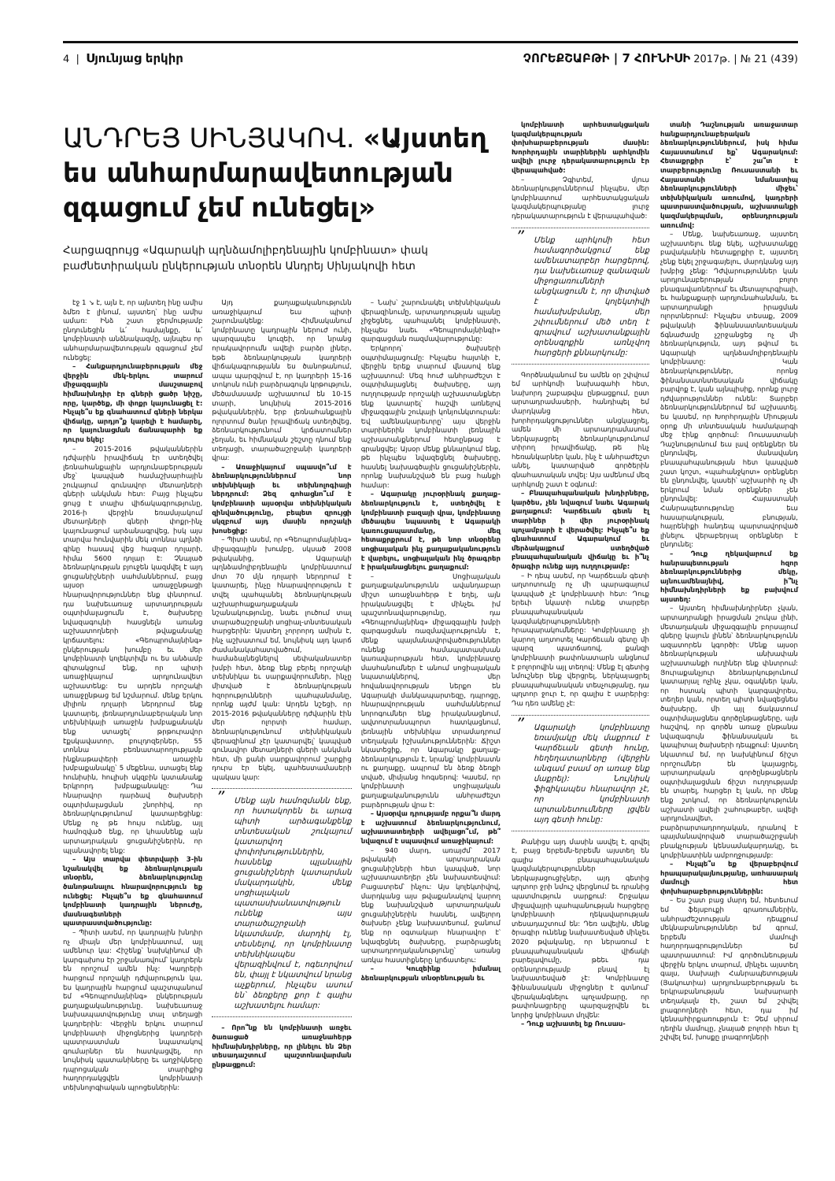4 | Սյունյաց երկիր
ՉՈՐԵՔՇԱԲԹԻ | 7 ՀՈՒՆԻՍԻ 2017թ. | № 21 (439)
ԱՆԴՐԵՅ ՍԻՆՅԱԿՈՎ. «Այստեղ ես անհարմարավետության զգացում չեմ ունեցել»
Հարցազրույց «Ագարակի պղնձամոլիբդենային կոմբինատ» փակ բաժնետիրական ընկերության տնօրեն Անդրեյ Սինյակովի հետ
էջ 1 ↘ է, այն է, որ այնտեղ ինը ամիս ձմեռ է լինում, այստեղ՝ ինը ամիս ամառ: Ինձ շատ ջերմությամբ ընդունեցին և՛ համայնքը, և՛ կոմբինատի անձնակազմը, այնպես որ անհարմարավետության զգացում չեմ ունեցել:
– Հանքարդյունաբերության մեջ վերջին մեկ-երկու տարում միջազգային մասշտաբով հիմնախնդիր էր գների ցածր նիշը, որը, կարծեք, մի փոքր կայունացել է: Ինչպե՞ս եք գնահատում գների ներկա վիճակը, արդյո՞ք կարելի է համարել, որ կայունացման ճանապարհի եք դուրս եկել:
– 2015-2016 թվականներին դժվարին իրավիճակ էր ստեղծվել լեռնահանքային արդյունաբերության մեջ՝ կապված համաշխարհային շուկայում գունավոր մետաղների գների անկման հետ: Բայց ինչպես ցույց է տալիս վիճակագրությունը, 2016-ի վերջին եռամսյակում մետաղների գների փոքր-ինչ կայունացում արձանագրվեց, իսկ այս տարվա հունվարին մեկ տոննա պղնձի գինը հասավ վեց հազար դոլարի, հիմա 5600 դոլար է: Չնայած ձեռնարկության բյուջեն կազմվել է այդ ցուցանիշների սահմաններում, բայց այսօր առաջընթացի հնարավորություններ ենք փնտրում. դա նախեւառաջ արտադրության օպտիմալացումն է, ծախսերը նվազագույնի հասցնելն առանց աշխատողների թվաքանակը կրճատելու: «Գեոպրոմայնինգ» ընկերության խումբը եւ մեր կոմբինատի կոլեկտիվն ու ես անձամբ գիտակցում ենք, որ պիտի առաջիկայում արդյունավետ աշխատենք: Ես արդեն որոշակի առաջընթաց եմ նշմարում. մենք երկու միլիոն դոլարի ներդրում ենք կատարել, լեռնարդյունաբերական նոր տեխնիկայի առաջին խմբաքանակն ենք ստացել՝ թրթուրավոր էքսկավատոր, բուլդոզերներ, 55 տոննա բեռնատարողությամբ ինքնաթափերի առաջին խմբաքանակը՝ 5 մեքենա, ստացել ենք հունիսին, հուլիսի սկզբին կստանանք երկրորդ խմբաքանակը: Դա հնարավոր դարձավ ծախսերի օպտիմալացման շնորհիվ, որ ձեռնարկությունում կատարեցինք: Մենք ոչ թե հույս ունենք, այլ համոզված ենք, որ կհասնենք այն արտադրական ցուցանիշներին, որ պլանավորել ենք:
– Այս տարվա փետրվարի 3-ին նշանակվել եք ձեռնարկության տնօրեն, ձեռնարկությունը ծանոթանալու հնարավորություն եք ունեցել: Ինչպե՞ս եք գնահատում կոմբինատի կադրային ներուժը, մասնագետների պատրաստվածությունը:
– Պիտի ասեմ, որ կադրային խնդիր ոչ միայն մեր կոմբինատում, այլ ամենուր կա: Հիշենք՝ նախկինում մի կարգախոս էր շրջանառվում՝ կադրերն են որոշում ամեն ինչ: Կադրերի հարցում որոշակի դժվարություն կա, ես կադրային հարցում պաշտպանում եմ «Գեոպրոմայնինգ» ընկերության քաղաքականությունը. նախեւառաջ նախապատվությունը տալ տեղացի կադրերին: Վերջին երկու տարում կոմբինատի միջոցներից կադրերի պատրաստման նպատակով գումարներ են հատկացվել, որ նույնիսկ պատանիները եւ աղջիկները դպրոցական տարիքից հաղորդակցվեն կոմբինատի տեխնոլոգիական պրոցեսներին:
Այդ քաղաքականությունն առաջիկայում եւս պիտի շարունակենք: Հիմնականում կոմբինատը կադրային ներուժ ունի, պարզապես կուզեի, որ նրանց որակավորումն ավելի բարձր լիներ, եթե ձեռնարկության կադրերի վիճակագրությանն ես ծանոթանում, ապա պարզվում է, որ կադրերի 15-16 տոկոսն ունի բարձրագույն կրթություն, մեծամասամբ աշխատում են 10-15 տարի, նույնիսկ 2015-2016 թվականներին, երբ լեռնահանքային ոլորտում ծանր իրավիճակ ստեղծվեց, ձեռնարկությունում կրճատումներ չեղան, եւ հիմնական շեշտը դնում ենք տեղացի, տարածաշրջանի կադրերի վրա:
– Առաջիկայում սպասվո՞ւմ է ձեռնարկություններում նոր տեխնիկայի եւ տեխնոլոգիայի ներդրում: Ձեզ գոհացնո՞ւմ է կոմբինատի այսօրվա տեխնիկական զինվածությունը, բեպետ զրույցի սկզբում այդ մասին որոշակի խոսեցիք:
– Պիտի ասեմ, որ «Գեոպրոմայնինգ» միջազգային խումբը, սկսած 2008 թվականից, Ագարակի պղնձամոլիբդենային կոմբինատում մոտ 70 մլն դոլարի ներդրում է կատարել, ինչը հնարավորություն է տվել պահպանել ձեռնարկության աշխարհաքաղաքական նշանակությունը, նաեւ լուծում տալ տարածաշրջանի սոցիալ-տնտեսական հարցերին: Այստեղ չորրորդ ամիսն է, ինչ աշխատում եմ, նույնիսկ այդ կարճ ժամանակահատվածում, համաձայնեցնելով սեփականատեր խմբի հետ, ձեռք ենք բերել որոշակի տեխնիկա եւ սարքավորումներ, ինչը միտված է ձեռնարկության հզորությունների պահպանմանը, որոնք այժմ կան: Արդեն նշեցի, որ 2015-2016 թվականները դժվարին էին մեր ոլորտի համար, ձեռնարկությունում տեխնիկական վերազինում չէր կատարվել՝ կապված գունավոր մետաղների գների անկման հետ, մի քանի սարքավորում շարքից դուրս էր եկել, պահեստամասերի պակաս կար:
” Մենք այն համոզմանն ենք, որ հստակորեն եւ արագ պիտի արձագանքենք տնտեսական շուկայում կատարվող փոփոխություններին, հասնենք պլանային ցուցանիշների կատարման մակարդակին, մենք սոցիալական պատասխանատվություն ունենք այս տարածաշրջանի նկատմամբ, մարդիկ էլ, տեսնելով, որ կոմբինատը տեխնիկապես վերազինվում է, ոգեւորվում են, փայլ է նկատվում նրանց աչքերում, ինչպես ասում են՝ ձեռքերը քոր է գալիս աշխատելու համար:
– Որո՞նք են կոմբինատի առջեւ ծառացած առաջնահերթ հիմնախնդիրները, որ լինելու են Ձեր տեսադաշտում պաշտոնավարման ընթացքում:
– Նախ՝ շարունակել տեխնիկական վերազինումը, արտադրության պլանը չիջեցնել, պահպանել կոմբինատի, ինչպես նաեւ «Գեոպրոմայնինգի» զարգացման ռազմավարությունը:
Երկրորդ՝ ծախսերի օպտիմալացումը: Ինչպես հայտնի է, վերջին երեք տարում վնասով ենք աշխատում: Մեզ հուժ անհրաժեշտ է օպտիմալացնել ծախսերը, այդ ուղղությամբ որոշակի աշխատանքներ ենք կատարել՝ հաշվի առնելով միջազգային շուկայի կոնյունկտուրան: Եվ ամենակարեւորը՝ այս վերջին տարիներին կոմբինատի լեռնային աշխատանքներում հետընթաց է գրանցվել: Այսօր մենք քննարկում ենք, թե ինչպես նվազեցնել ծախսերը, հասնել նախագծային ցուցանիշներին, որոնք նախանշված են բաց հանքի համար:
– Ագարակը յուրօրինակ քաղաք-ձեռնարկություն է, ստեղծվել է կոմբինատի բազայի վրա, կոմբինատը մեծապես նպաստել է Ագարակի կառուցապատմանը, մեզ հետաքրքրում է, թե նոր տնօրենը սոցիալական ինչ քաղաքականություն է վարելու, սոցիալական ինչ ծրագրեր է իրականացնելու քաղաքում:
– Սոցիալական քաղաքականությունն ավանդաբար միշտ առաջնահերթ է եղել, այն իրականացվել է մինչեւ իմ պաշտոնավարությունը, դա «Գեոպրոմայնինգ» միջազգային խմբի զարգացման ռազմավարությունն է, մենք պայմանավորվածություններ ունենք համապատասխան կառավարության հետ, կոմբինատը մասհանումներ է անում սոցիալական նպատակներով, մեր հովանավորության ներքո են Ագարակի մանկապարտեզը, դպրոցը, հնարավորության սահմաններում նորոգումներ ենք իրականացնում, ավտոտրանսպորտ հատկացնում, լեռնային տեխնիկա տրամադրում տեղական իշխանություններին: Ճիշտ նկատեցիք, որ Ագարակը քաղաք-ձեռնարկություն է, նրանք՝ կոմբինատն ու քաղաքը, ապրում են ձեռք ձեռքի տված, միմյանց հոգսերով: Կասեմ, որ կոմբինատի սոցիալական քաղաքականությունն անհրաժեշտ բարձրության վրա է:
– Այսօրվա դրությամբ որքա՞ն մարդ է աշխատում ձեռնարկությունում, աշխատատեղերի ավելացո՞ւմ, թե՞ նվազում է սպասվում առաջիկայում:
– 940 մարդ, առայժմ՝ 2017 թվականի արտադրական ցուցանիշների հետ կապված, նոր աշխատատեղեր չեն նախատեսվում: Բացատրեմ՝ ինչու: Այս կոլեկտիվով, մարդկանց այս թվաքանակով կարող ենք նախանշված արտադրական ցուցանիշներին հասնել, ավելորդ ծախսեր չենք նախատեսում, ջանում ենք որ օգտակար հնարավոր է՝ նվազեցնել ծախսերը, բարձրացնել արտադրողականությունը՝ առանց առկա հաստիքները կրճատելու:
– Կուզեինք իմանալ ձեռնարկության տնօրենության եւ
կոմբինատի արհեստակցական կազմակերպության փոխհարաբերության մասին: Խորհրդային տարիներին արհկոմին ավելի լուրջ դերակատարություն էր վերապահված:
– Չգիտեմ, մյուս ձեռնարկություններում ինչպես, մեր կոմբինատում արհեստակցական կազմակերպությանը լուրջ դերակատարություն է վերապահված:
” Մենք արհկոմի հետ համագործակցում ենք ամենատարբեր հարցերով, դա նախեւառաջ զանազան միջոցառումների անցկացումն է, որ միտված է կոլեկտիվի համախմբմանը, մեր շփումներում մեծ տեղ է գրավում աշխատանքային օրենսգրքին առնչվող հարցերի քննարկումը:
Գործնականում ես ամեն օր շփվում եմ արհկոմի նախագահի հետ, նախորդ շաբաթվա ընթացքում, ըստ արտադրամասերի, հանդիպել եմ մարդկանց հետ, խորհրդակցություններ անցկացրել, ամեն մի արտադրամասում ներկայացրել ձեռնարկությունում տիրող իրավիճակը, թե ինչ հեռանկարներ կան, ինչ է անհրաժեշտ անել, կատարված գործերին գնահատական տվել: Այս ամենում մեզ արհկոմը շատ է օգնում:
– Բնապահպանական խնդիրները, կարծես, չեն նվազում նաեւ Ագարակ քաղաքում: Կարճեւան գետն էլ տարիներ ի վեր յուրօրինակ պոչամբարի է վերածվել: Ինչպե՞ս եք գնահատում Ագարակում եւ մերձակայքում ստեղծված բնապահպանական վիճակը եւ ի՞նչ ծրագիր ունեք այդ ուղղությամբ:
– Ի դեպ ասեմ, որ Կարճեւան գետի աղտոտումը ոչ մի պարագայում կապված չէ կոմբինատի հետ: Դուք երեւի նկատի ունեք տարբեր բնապահպանական կազմակերպությունների հրապարակումները: Կոմբինատը չի կարող աղտոտել Կարճեւան գետը մի պարզ պատճառով, քանզի կոմբինատի թափոնատարն անցնում է բոլորովին այլ տեղով: Մենք էլ գետից նմուշներ ենք վերցրել, ներկայացրել բնապահպանական տեսչությանը, դա պղտոր ջուր է, որ գալիս է սարերից: Դա դեռ ամենը չէ:
” Ագարակի կոմբինատը եռամյակը մեկ մաքրում է Կարճեւան գետի հունը, հեղեղատարները (վերջին անգամ բսամ օր առաջ ենք մաքրել): Նույնիսկ ֆիզիկապես հնարավոր չէ, որ կոմբինատի արտանետումները լցվեն այդ գետի հունը:
Քանիցս այդ մասին ասվել է, գրվել է, բայց երբեմն-երբեմն այստեղ են գալիս բնապահպանական կազմակերպություններ ներկայացուցիչներ, այդ գետից պղտոր ջրի նմուշ վերցնում եւ դրանից պատմություն սարքում: Շրջակա միջավայրի պահպանության հարցերը կոմբինատի ղեկավարության տեսադաշտում են: Դեռ ավելին, մենք ծրագիր ունենք նախատեսված մինչեւ 2020 թվականը, որ ներառում է բնապահպանական վիճակի բարելավումը, թեեւ դա օրենսդրությամբ բնավ էլ նախատեսված չէ: Կոմբինատը ֆինանսական միջոցներ է գտնում՝ վերականգնելու պոչամբարը, որ թափոնացրերը պարզաջրվեն եւ նորից կոմբինատ մղվեն:
– Դուք աշխատել եք Ռուսաս-
տանի Դաշնության առաջատար հանքարդյունաբերական ձեռնարկություններում, իսկ հիմա Հայաստանում եք՝ Ագարակում: Հետաքրքիր է՝ շա՞տ է տարբերությունը Ռուսաստանի եւ Հայաստանի նմանատիպ ձեռնարկությունների միջեւ՝ տեխնիկական առումով, կադրերի պատրաստվածության, աշխատանքի կազմակերպման, օրենսդրության առումով:
– Մենք, նախեւառաջ, այստեղ աշխատելու ենք եկել, աշխատանքը բավականին հետաքրքիր է, այստեղ չենք եկել շրջագայելու, մարդկանց այդ խմբից չենք: Դժվարություններ կան արդյունաբերության բոլոր բնագավառներում՝ եւ մետալուրգիայի, եւ հանքաքարի արդյունահանման, եւ արտադրանքի իրացման ոլորտներում: Ինչպես տեսաք, 2009 թվականի ֆինանսատնտեսական ճգնաժամը չշրջանցեց ոչ մի ձեռնարկություն, այդ թվում եւ Ագարակի պղնձամոլիբդենային կոմբինատը: Կան ձեռնարկություններ, որոնց ֆինանսատնտեսական վիճակը բարվոք է, կան այնպիսիք, որոնք լուրջ դժվարություններ ունեն: Տարբեր ձեռնարկություններում եմ աշխատել. ես կասեմ, որ Խորհրդային Միության օրոք մի տնտեսական համակարգի մեջ էինք գործում: Ռուսաստանի Դաշնությունում եւս լավ օրենքներ են ընդունվել, մանավանդ բնապահպանության հետ կապված շատ կոշտ, «պահանջկոտ» օրենքներ են ընդունվել, կասեի՝ աշխարհի ոչ մի երկրում նման օրենքներ չեն ընդունվել: Հայաստանի Հանրապետությունը եւս հասարակության, բնության, հայրենիքի հանդեպ պարտավորված լինելու վերաբերյալ օրենքներ է ընդունել:
– Դուք ղեկավարում եք հանրապետության հզոր ձեռնարկություններից մեկը, այնուամենայնիվ, ի՞նչ հիմնախնդիրների եք բախվում այստեղ:
– Այստեղ հիմնախնդիրներ չկան, արտադրանքի իրացման շուկա լինի, մետաղական միջազգային բորսայում գները կայուն լինեն՝ ձեռնարկությունն ազատորեն կգործի: Մենք այսօր ձեռնարկության անխափան աշխատանքի ուղիներ ենք փնտրում: Յուրաքանչյուր ձեռնարկությունում կատարյալ ոչինչ չկա, օգակներ կան, որ հստակ պիտի կարգավորես, տեղեր կան, որտեղ պիտի նվազեցնես ծախսերը, մի այլ ճակատում օպտիմալացնես գործընթացները, այն հաշվով, որ գործն առաջ ընթանա նվազագույն ֆինանսական եւ կապիտալ ծախսերի դեպքում: Այստեղ նկատում եմ, որ նախկինում ճիշտ որոշումներ են կայացրել, արտադրական գործընթացներն օպտիմալացման ճիշտ ուղղությամբ են տարել, հարցեր էլ կան, որ մենք ենք շտկում, որ ձեռնարկությունն աշխատի ավելի շահութաբեր, ավելի արդյունավետ, բարձրարտադրողական, դրանով է պայմանավորված տարածաշրջանի բնակչության կենսամակարդակը, եւ կոմբինատինն ամբողջությամբ:
– Ինչպե՞ս եք վերաբերվում հրապարակայնությանը, առհասարակ մամուլի հետ փոխհարաբերություններին:
– Ես շատ բաց մարդ եմ, հետեւում եմ ֆեյսբուքի գրառումներին, անհրաժեշտության դեպքում մեկնաբանություններ եմ գրում, երբեմն մամուլի հաղորդագրություններ եմ պատրաստում: Իմ գործունեության վերջին երկու տարում, մինչեւ այստեղ գալս, Սախայի Հանրապետության (Յակուտիա) արդյունաբերության եւ երկրաբանության նախարարի տեղակալն էի, շատ եմ շփվել լրագրողների հետ, դա իմ կենսահիրքառություն է: Չեմ սիրում դեղին մամուլը, չնայած բոլորի հետ էլ շփվել եմ, խոսքը լրագրողների